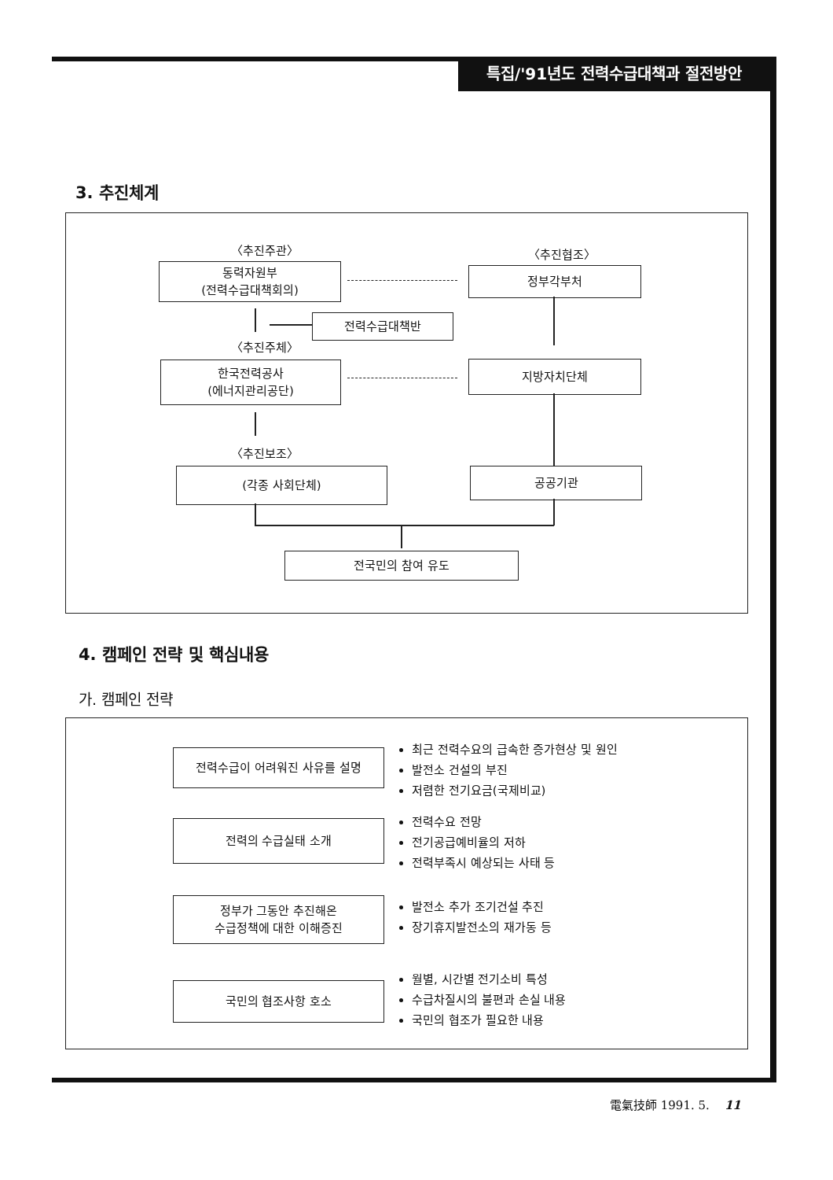특집/'91년도 전력수급대책과 절전방안
3. 추진체계
〈추진주관〉 〈추진협조〉
동력자원부
(전력수급대책회의)
정부각부처
전력수급대책반
〈추진주체〉
한국전력공사
(에너지관리공단)
지방자치단체
〈추진보조〉
(각종 사회단체) 공공기관
전국민의 참여 유도
4. 캠페인 전략 및 핵심내용
가. 캠페인 전략
전력수급이 어려워진 사유를 설명
최근 전력수요의 급속한 증가현상 및 원인
발전소 건설의 부진
저렴한 전기요금(국제비교)
전력의 수급실태 소개
전력수요 전망
전기공급예비율의 저하
전력부족시 예상되는 사태 등
정부가 그동안 추진해온
수급정책에 대한 이해증진
발전소 추가 조기건설 추진
장기휴지발전소의 재가동 등
국민의 협조사항 호소
월별, 시간별 전기소비 특성
수급차질시의 불편과 손실 내용
국민의 협조가 필요한 내용
電氣技師 1991. 5. 11